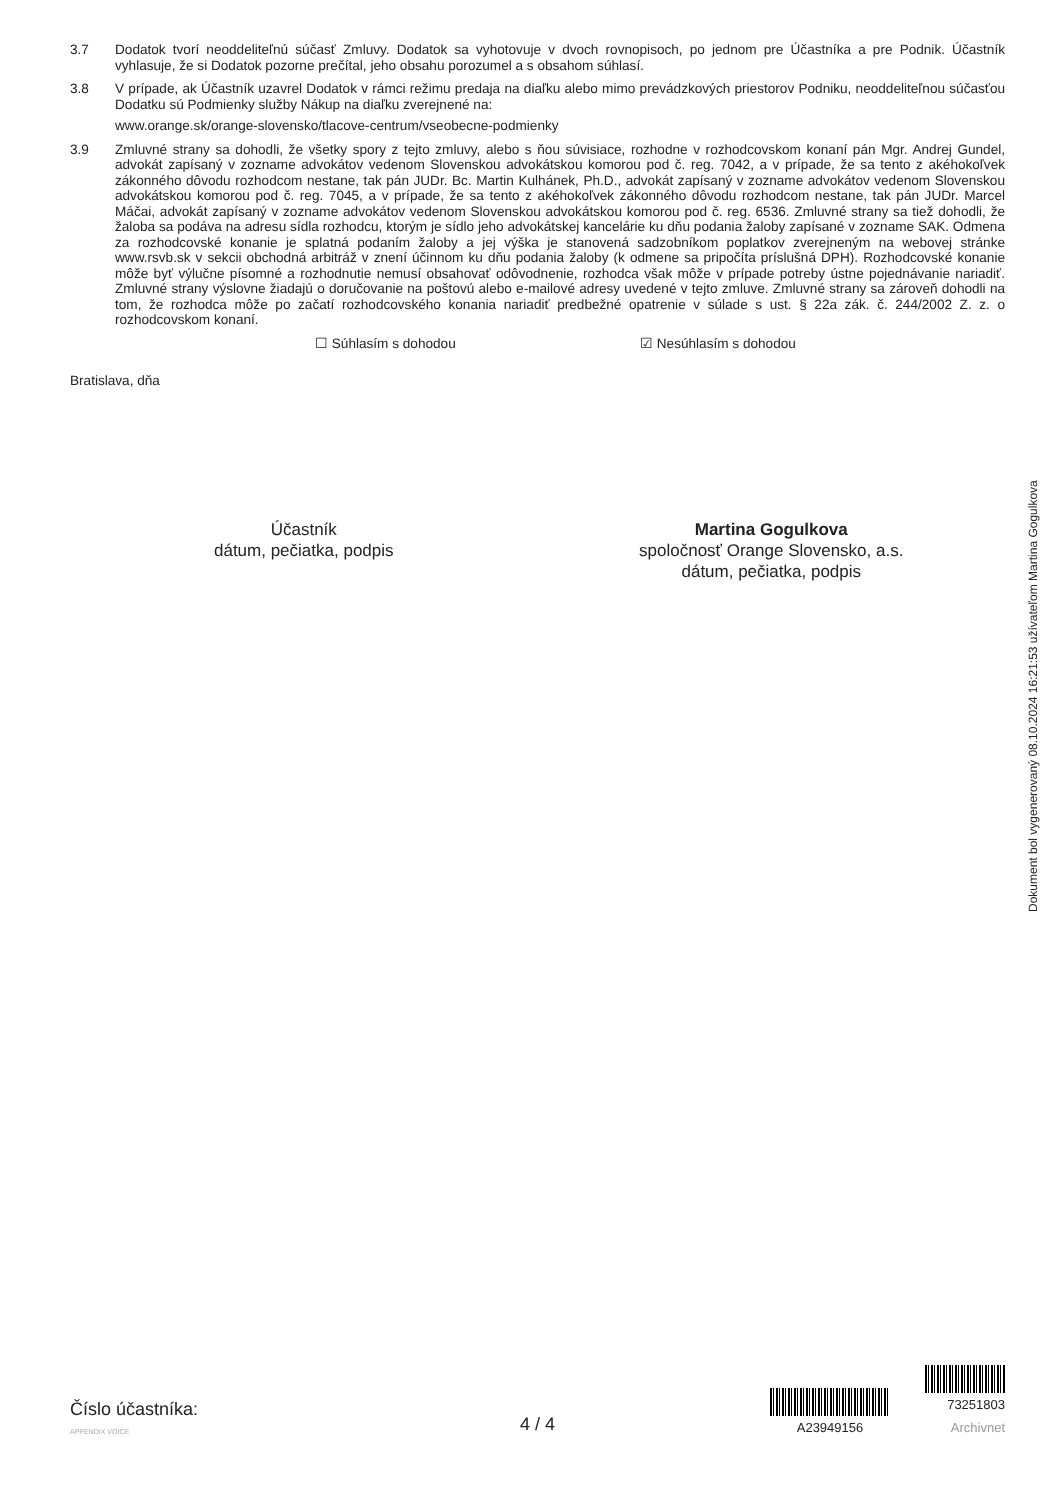3.7 Dodatok tvorí neoddeliteľnú súčasť Zmluvy. Dodatok sa vyhotovuje v dvoch rovnopisoch, po jednom pre Účastníka a pre Podnik. Účastník vyhlasuje, že si Dodatok pozorne prečítal, jeho obsahu porozumel a s obsahom súhlasí.
3.8 V prípade, ak Účastník uzavrel Dodatok v rámci režimu predaja na diaľku alebo mimo prevádzkových priestorov Podniku, neoddeliteľnou súčasťou Dodatku sú Podmienky služby Nákup na diaľku zverejnené na:
www.orange.sk/orange-slovensko/tlacove-centrum/vseobecne-podmienky
3.9 Zmluvné strany sa dohodli, že všetky spory z tejto zmluvy, alebo s ňou súvisiace, rozhodne v rozhodcovskom konaní pán Mgr. Andrej Gundel, advokát zapísaný v zozname advokátov vedenom Slovenskou advokátskou komorou pod č. reg. 7042, a v prípade, že sa tento z akéhokoľvek zákonného dôvodu rozhodcom nestane, tak pán JUDr. Bc. Martin Kulhánek, Ph.D., advokát zapísaný v zozname advokátov vedenom Slovenskou advokátskou komorou pod č. reg. 7045, a v prípade, že sa tento z akéhokoľvek zákonného dôvodu rozhodcom nestane, tak pán JUDr. Marcel Máčai, advokát zapísaný v zozname advokátov vedenom Slovenskou advokátskou komorou pod č. reg. 6536. Zmluvné strany sa tiež dohodli, že žaloba sa podáva na adresu sídla rozhodcu, ktorým je sídlo jeho advokátskej kancelárie ku dňu podania žaloby zapísané v zozname SAK. Odmena za rozhodcovské konanie je splatná podaním žaloby a jej výška je stanovená sadzobníkom poplatkov zverejneným na webovej stránke www.rsvb.sk v sekcii obchodná arbitráž v znení účinnom ku dňu podania žaloby (k odmene sa pripočíta príslušná DPH). Rozhodcovské konanie môže byť výlučne písomné a rozhodnutie nemusí obsahovať odôvodnenie, rozhodca však môže v prípade potreby ústne pojednávanie nariadiť. Zmluvné strany výslovne žiadajú o doručovanie na poštovú alebo e-mailové adresy uvedené v tejto zmluve. Zmluvné strany sa zároveň dohodli na tom, že rozhodca môže po začatí rozhodcovského konania nariadiť predbežné opatrenie v súlade s ust. § 22a zák. č. 244/2002 Z. z. o rozhodcovskom konaní.
☐ Súhlasím s dohodou ☑ Nesúhlasím s dohodou
Bratislava, dňa
Účastník
dátum, pečiatka, podpis
Martina Gogulkova
spoločnosť Orange Slovensko, a.s.
dátum, pečiatka, podpis
Dokument bol vygenerovaný 08.10.2024 16:21:53 užívateľom Martina Gogulkova
Číslo účastníka:
APPENDIX VOICE
4 / 4
A23949156
73251803
Archivnet